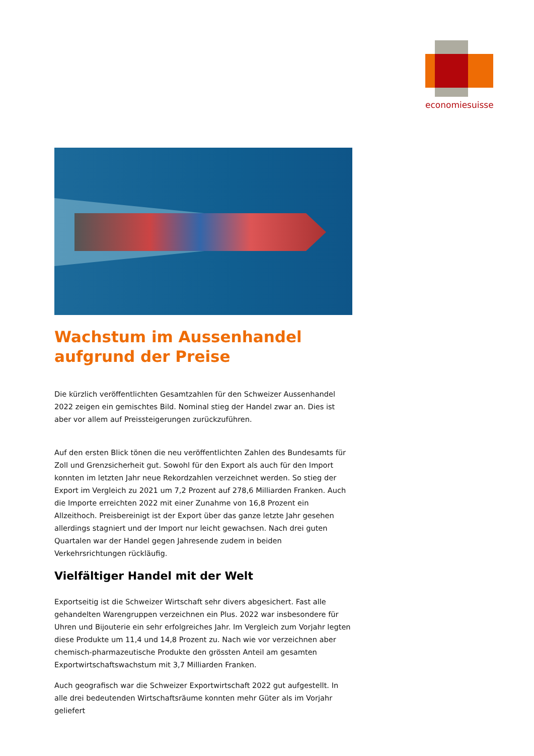economiesuisse
Wachstum im Aussenhandel aufgrund der Preise
Die kürzlich veröffentlichten Gesamtzahlen für den Schweizer Aussenhandel 2022 zeigen ein gemischtes Bild. Nominal stieg der Handel zwar an. Dies ist aber vor allem auf Preissteigerungen zurückzuführen.
Auf den ersten Blick tönen die neu veröffentlichten Zahlen des Bundesamts für Zoll und Grenzsicherheit gut. Sowohl für den Export als auch für den Import konnten im letzten Jahr neue Rekordzahlen verzeichnet werden. So stieg der Export im Vergleich zu 2021 um 7,2 Prozent auf 278,6 Milliarden Franken. Auch die Importe erreichten 2022 mit einer Zunahme von 16,8 Prozent ein Allzeithoch. Preisbereinigt ist der Export über das ganze letzte Jahr gesehen allerdings stagniert und der Import nur leicht gewachsen. Nach drei guten Quartalen war der Handel gegen Jahresende zudem in beiden Verkehrsrichtungen rückläufig.
Vielfältiger Handel mit der Welt
Exportseitig ist die Schweizer Wirtschaft sehr divers abgesichert. Fast alle gehandelten Warengruppen verzeichnen ein Plus. 2022 war insbesondere für Uhren und Bijouterie ein sehr erfolgreiches Jahr. Im Vergleich zum Vorjahr legten diese Produkte um 11,4 und 14,8 Prozent zu. Nach wie vor verzeichnen aber chemisch-pharmazeutische Produkte den grössten Anteil am gesamten Exportwirtschaftswachstum mit 3,7 Milliarden Franken.
Auch geografisch war die Schweizer Exportwirtschaft 2022 gut aufgestellt. In alle drei bedeutenden Wirtschaftsräume konnten mehr Güter als im Vorjahr geliefert